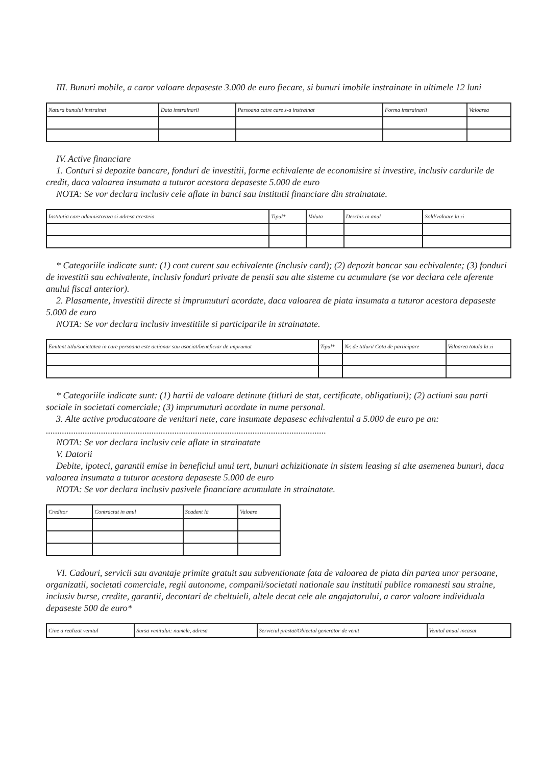III. Bunuri mobile, a caror valoare depaseste 3.000 de euro fiecare, si bunuri imobile instrainate in ultimele 12 luni
| Natura bunului instrainat | Data instrainarii | Persoana catre care s-a instrainat | Forma instrainarii | Valoarea |
IV. Active financiare
1. Conturi si depozite bancare, fonduri de investitii, forme echivalente de economisire si investire, inclusiv cardurile de credit, daca valoarea insumata a tuturor acestora depaseste 5.000 de euro
NOTA: Se vor declara inclusiv cele aflate in banci sau institutii financiare din strainatate.
| Institutia care administreaza si adresa acesteia | Tipul* | Valuta | Deschis in anul | Sold/valoare la zi |
* Categoriile indicate sunt: (1) cont curent sau echivalente (inclusiv card); (2) depozit bancar sau echivalente; (3) fonduri de investitii sau echivalente, inclusiv fonduri private de pensii sau alte sisteme cu acumulare (se vor declara cele aferente anului fiscal anterior).
2. Plasamente, investitii directe si imprumuturi acordate, daca valoarea de piata insumata a tuturor acestora depaseste 5.000 de euro
NOTA: Se vor declara inclusiv investitiile si participarile in strainatate.
| Emitent titlu/societatea in care persoana este actionar sau asociat/beneficiar de imprumut | Tipul* | Nr. de titluri/ Cota de participare | Valoarea totala la zi |
* Categoriile indicate sunt: (1) hartii de valoare detinute (titluri de stat, certificate, obligatiuni); (2) actiuni sau parti sociale in societati comerciale; (3) imprumuturi acordate in nume personal.
3. Alte active producatoare de venituri nete, care insumate depasesc echivalentul a 5.000 de euro pe an: ..........................................................................................................................
NOTA: Se vor declara inclusiv cele aflate in strainatate
V. Datorii
Debite, ipoteci, garantii emise in beneficiul unui tert, bunuri achizitionate in sistem leasing si alte asemenea bunuri, daca valoarea insumata a tuturor acestora depaseste 5.000 de euro
NOTA: Se vor declara inclusiv pasivele financiare acumulate in strainatate.
| Creditor | Contractat in anul | Scadent la | Valoare |
VI. Cadouri, servicii sau avantaje primite gratuit sau subventionate fata de valoarea de piata din partea unor persoane, organizatii, societati comerciale, regii autonome, companii/societati nationale sau institutii publice romanesti sau straine, inclusiv burse, credite, garantii, decontari de cheltuieli, altele decat cele ale angajatorului, a caror valoare individuala depaseste 500 de euro*
| Cine a realizat venitul | Sursa venitului: numele, adresa | Serviciul prestat/Obiectul generator de venit | Venitul anual incasat |